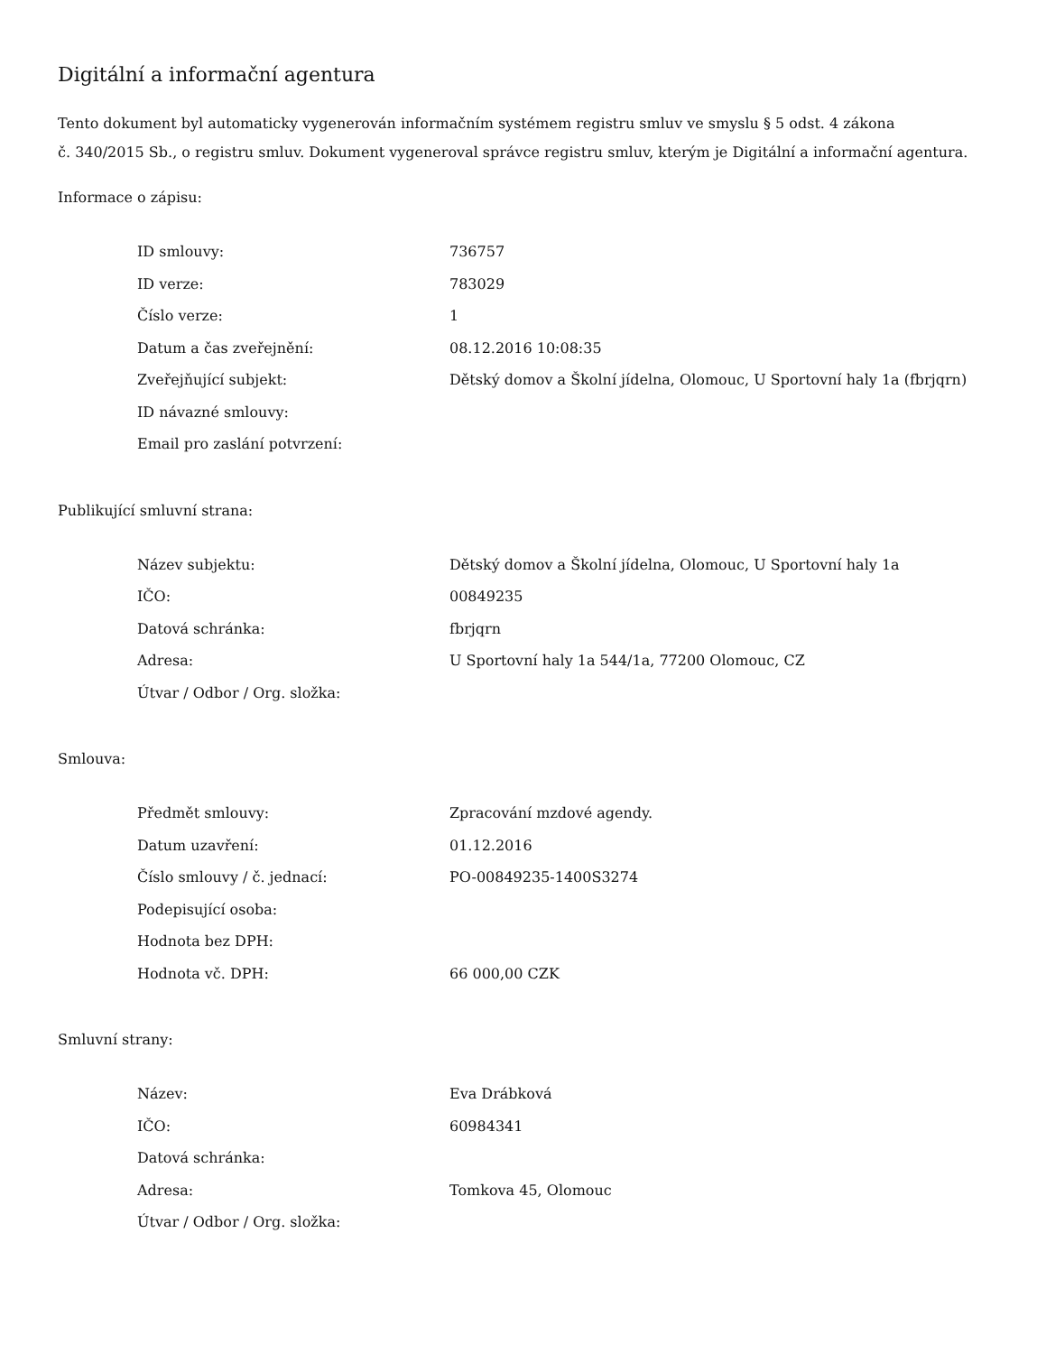Digitální a informační agentura
Tento dokument byl automaticky vygenerován informačním systémem registru smluv ve smyslu § 5 odst. 4 zákona
č. 340/2015 Sb., o registru smluv. Dokument vygeneroval správce registru smluv, kterým je Digitální a informační agentura.
Informace o zápisu:
| ID smlouvy: | 736757 |
| ID verze: | 783029 |
| Číslo verze: | 1 |
| Datum a čas zveřejnění: | 08.12.2016 10:08:35 |
| Zveřejňující subjekt: | Dětský domov a Školní jídelna, Olomouc, U Sportovní haly 1a (fbrjqrn) |
| ID návazné smlouvy: | |
| Email pro zaslání potvrzení: | |
Publikující smluvní strana:
| Název subjektu: | Dětský domov a Školní jídelna, Olomouc, U Sportovní haly 1a |
| IČO: | 00849235 |
| Datová schránka: | fbrjqrn |
| Adresa: | U Sportovní haly 1a 544/1a, 77200 Olomouc, CZ |
| Útvar / Odbor / Org. složka: | |
Smlouva:
| Předmět smlouvy: | Zpracování mzdové agendy. |
| Datum uzavření: | 01.12.2016 |
| Číslo smlouvy / č. jednací: | PO-00849235-1400S3274 |
| Podepisující osoba: | |
| Hodnota bez DPH: | |
| Hodnota vč. DPH: | 66 000,00 CZK |
Smluvní strany:
| Název: | Eva Drábková |
| IČO: | 60984341 |
| Datová schránka: | |
| Adresa: | Tomkova 45, Olomouc |
| Útvar / Odbor / Org. složka: | |